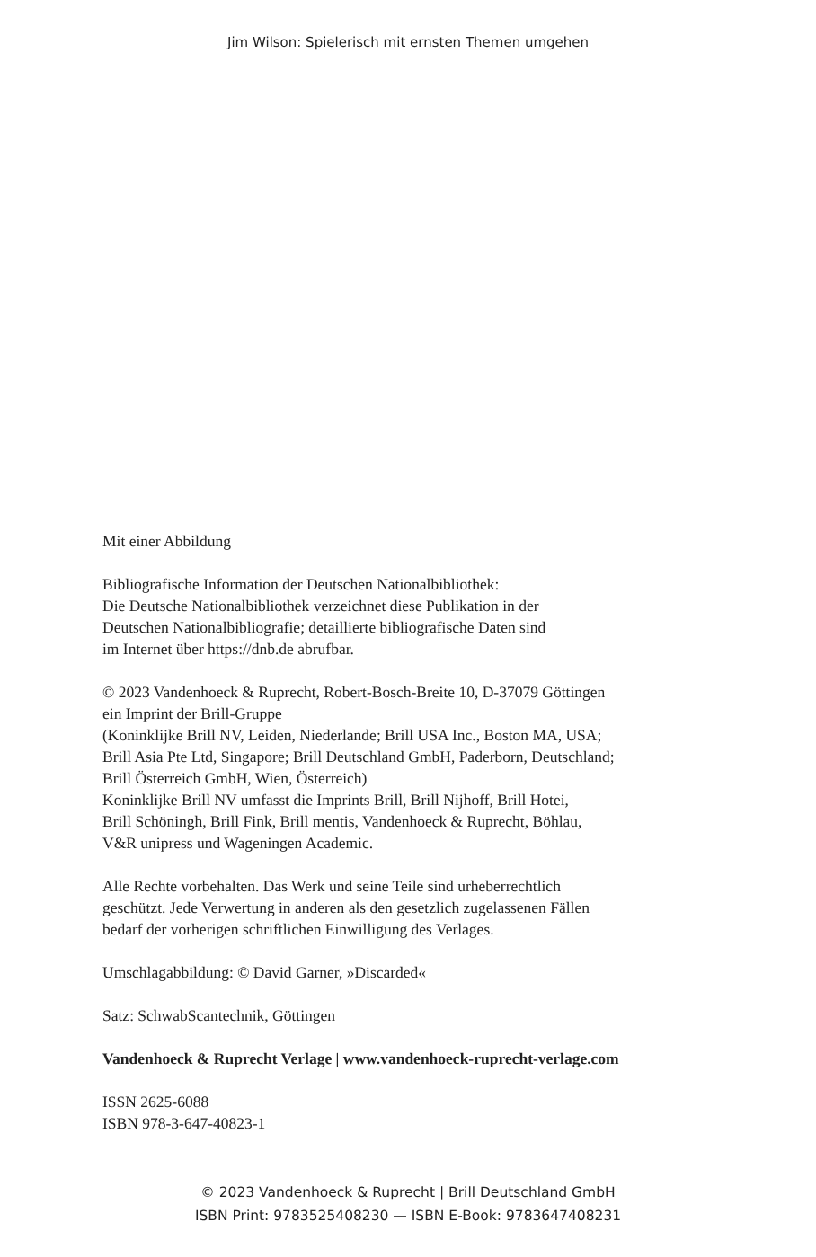Jim Wilson: Spielerisch mit ernsten Themen umgehen
Mit einer Abbildung
Bibliografische Information der Deutschen Nationalbibliothek:
Die Deutsche Nationalbibliothek verzeichnet diese Publikation in der
Deutschen Nationalbibliografie; detaillierte bibliografische Daten sind
im Internet über https://dnb.de abrufbar.
© 2023 Vandenhoeck & Ruprecht, Robert-Bosch-Breite 10, D-37079 Göttingen
ein Imprint der Brill-Gruppe
(Koninklijke Brill NV, Leiden, Niederlande; Brill USA Inc., Boston MA, USA;
Brill Asia Pte Ltd, Singapore; Brill Deutschland GmbH, Paderborn, Deutschland;
Brill Österreich GmbH, Wien, Österreich)
Koninklijke Brill NV umfasst die Imprints Brill, Brill Nijhoff, Brill Hotei,
Brill Schöningh, Brill Fink, Brill mentis, Vandenhoeck & Ruprecht, Böhlau,
V&R unipress und Wageningen Academic.
Alle Rechte vorbehalten. Das Werk und seine Teile sind urheberrechtlich
geschützt. Jede Verwertung in anderen als den gesetzlich zugelassenen Fällen
bedarf der vorherigen schriftlichen Einwilligung des Verlages.
Umschlagabbildung: © David Garner, »Discarded«
Satz: SchwabScantechnik, Göttingen
Vandenhoeck & Ruprecht Verlage | www.vandenhoeck-ruprecht-verlage.com
ISSN 2625-6088
ISBN 978-3-647-40823-1
© 2023 Vandenhoeck & Ruprecht | Brill Deutschland GmbH
ISBN Print: 9783525408230 — ISBN E-Book: 9783647408231